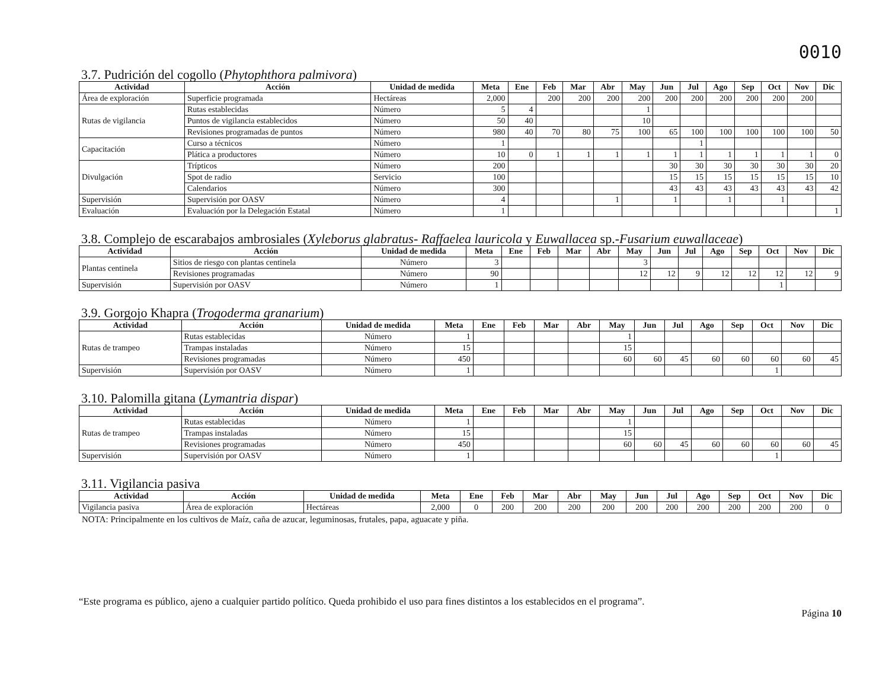0010
3.7. Pudrición del cogollo (Phytophthora palmivora)
| Actividad | Acción | Unidad de medida | Meta | Ene | Feb | Mar | Abr | May | Jun | Jul | Ago | Sep | Oct | Nov | Dic |
| --- | --- | --- | --- | --- | --- | --- | --- | --- | --- | --- | --- | --- | --- | --- | --- |
| Área de exploración | Superficie programada | Hectáreas | 2,000 | | 200 | 200 | 200 | 200 | 200 | 200 | 200 | 200 | 200 | 200 | |
| Rutas de vigilancia | Rutas establecidas | Número | 5 | 4 | | | | 1 | | | | | | | |
| | Puntos de vigilancia establecidos | Número | 50 | 40 | | | | 10 | | | | | | | |
| | Revisiones programadas de puntos | Número | 980 | 40 | 70 | 80 | 75 | 100 | 65 | 100 | 100 | 100 | 100 | 100 | 50 |
| Capacitación | Curso a técnicos | Número | 1 | | | | | | | 1 | | | | | |
| | Plática a productores | Número | 10 | 0 | 1 | 1 | 1 | 1 | 1 | 1 | 1 | 1 | 1 | 1 | 0 |
| Divulgación | Trípticos | Número | 200 | | | | | | 30 | 30 | 30 | 30 | 30 | 30 | 20 |
| | Spot de radio | Servicio | 100 | | | | | | 15 | 15 | 15 | 15 | 15 | 15 | 10 |
| | Calendarios | Número | 300 | | | | | | 43 | 43 | 43 | 43 | 43 | 43 | 42 |
| Supervisión | Supervisión por OASV | Número | 4 | | | | 1 | | 1 | | 1 | | 1 | | |
| Evaluación | Evaluación por la Delegación Estatal | Número | 1 | | | | | | | | | | | | 1 |
3.8. Complejo de escarabajos ambrosiales (Xyleborus glabratus- Raffaelea lauricola y Euwallacea sp.-Fusarium euwallaceae)
| Actividad | Acción | Unidad de medida | Meta | Ene | Feb | Mar | Abr | May | Jun | Jul | Ago | Sep | Oct | Nov | Dic |
| --- | --- | --- | --- | --- | --- | --- | --- | --- | --- | --- | --- | --- | --- | --- | --- |
| Plantas centinela | Sitios de riesgo con plantas centinela | Número | 3 | | | | | 3 | | | | | | | |
| | Revisiones programadas | Número | 90 | | | | | 12 | 12 | 9 | 12 | 12 | 12 | 12 | 9 |
| Supervisión | Supervisión por OASV | Número | 1 | | | | | | | | | | 1 | | |
3.9. Gorgojo Khapra (Trogoderma granarium)
| Actividad | Acción | Unidad de medida | Meta | Ene | Feb | Mar | Abr | May | Jun | Jul | Ago | Sep | Oct | Nov | Dic |
| --- | --- | --- | --- | --- | --- | --- | --- | --- | --- | --- | --- | --- | --- | --- | --- |
| Rutas de trampeo | Rutas establecidas | Número | 1 | | | | | 1 | | | | | | | |
| | Trampas instaladas | Número | 15 | | | | | 15 | | | | | | | |
| | Revisiones programadas | Número | 450 | | | | | 60 | 60 | 45 | 60 | 60 | 60 | 60 | 45 |
| Supervisión | Supervisión por OASV | Número | 1 | | | | | | | | | | 1 | | |
3.10. Palomilla gitana (Lymantria dispar)
| Actividad | Acción | Unidad de medida | Meta | Ene | Feb | Mar | Abr | May | Jun | Jul | Ago | Sep | Oct | Nov | Dic |
| --- | --- | --- | --- | --- | --- | --- | --- | --- | --- | --- | --- | --- | --- | --- | --- |
| Rutas de trampeo | Rutas establecidas | Número | 1 | | | | | 1 | | | | | | | |
| | Trampas instaladas | Número | 15 | | | | | 15 | | | | | | | |
| | Revisiones programadas | Número | 450 | | | | | 60 | 60 | 45 | 60 | 60 | 60 | 60 | 45 |
| Supervisión | Supervisión por OASV | Número | 1 | | | | | | | | | | 1 | | |
3.11. Vigilancia pasiva
| Actividad | Acción | Unidad de medida | Meta | Ene | Feb | Mar | Abr | May | Jun | Jul | Ago | Sep | Oct | Nov | Dic |
| --- | --- | --- | --- | --- | --- | --- | --- | --- | --- | --- | --- | --- | --- | --- | --- |
| Vigilancia pasiva | Área de exploración | Hectáreas | 2,000 | 0 | 200 | 200 | 200 | 200 | 200 | 200 | 200 | 200 | 200 | 200 | 0 |
NOTA: Principalmente en los cultivos de Maíz, caña de azucar, leguminosas, frutales, papa, aguacate y piña.
“Este programa es público, ajeno a cualquier partido político. Queda prohibido el uso para fines distintos a los establecidos en el programa”. Página 10